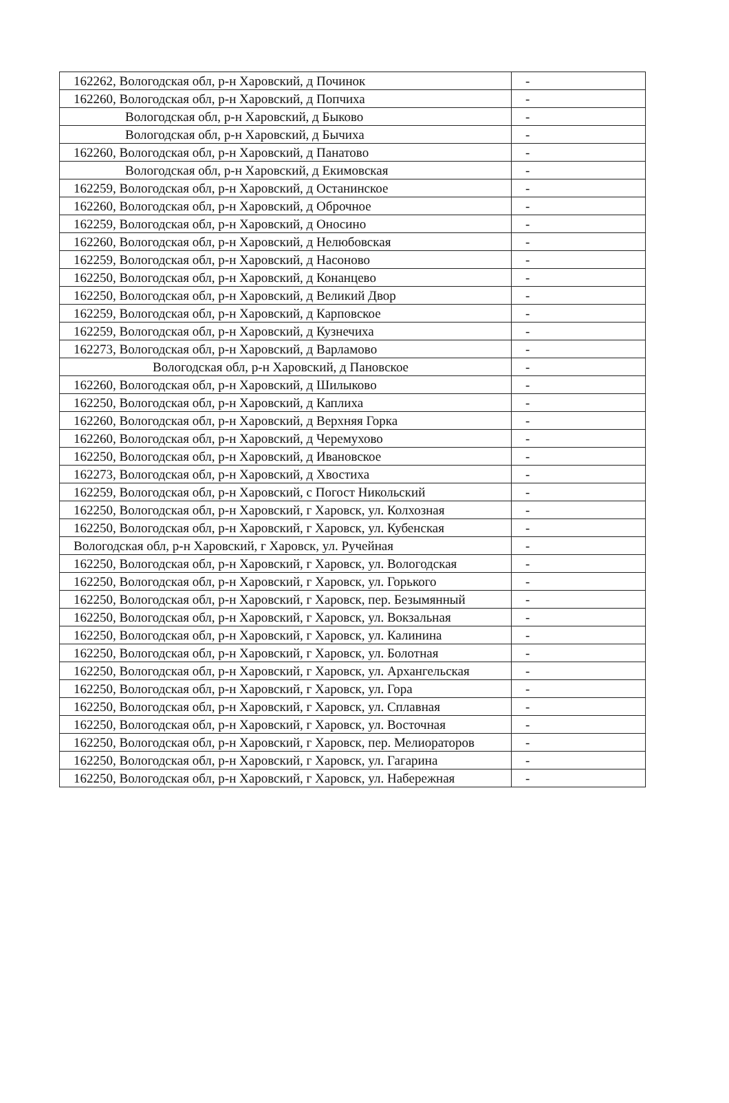| 162262, Вологодская обл, р-н Харовский, д Починок | - |
| 162260, Вологодская обл, р-н Харовский, д Попчиха | - |
| Вологодская обл, р-н Харовский, д Быково | - |
| Вологодская обл, р-н Харовский, д Бычиха | - |
| 162260, Вологодская обл, р-н Харовский, д Панатово | - |
| Вологодская обл, р-н Харовский, д Екимовская | - |
| 162259, Вологодская обл, р-н Харовский, д Останинское | - |
| 162260, Вологодская обл, р-н Харовский, д Оброчное | - |
| 162259, Вологодская обл, р-н Харовский, д Оносино | - |
| 162260, Вологодская обл, р-н Харовский, д Нелюбовская | - |
| 162259, Вологодская обл, р-н Харовский, д Насоново | - |
| 162250, Вологодская обл, р-н Харовский, д Конанцево | - |
| 162250, Вологодская обл, р-н Харовский, д Великий Двор | - |
| 162259, Вологодская обл, р-н Харовский, д Карповское | - |
| 162259, Вологодская обл, р-н Харовский, д Кузнечиха | - |
| 162273, Вологодская обл, р-н Харовский, д Варламово | - |
| Вологодская обл, р-н Харовский, д Пановское | - |
| 162260, Вологодская обл, р-н Харовский, д Шилыково | - |
| 162250, Вологодская обл, р-н Харовский, д Каплиха | - |
| 162260, Вологодская обл, р-н Харовский, д Верхняя Горка | - |
| 162260, Вологодская обл, р-н Харовский, д Черемухово | - |
| 162250, Вологодская обл, р-н Харовский, д Ивановское | - |
| 162273, Вологодская обл, р-н Харовский, д Хвостиха | - |
| 162259, Вологодская обл, р-н Харовский, с Погост Никольский | - |
| 162250, Вологодская обл, р-н Харовский, г Харовск, ул. Колхозная | - |
| 162250, Вологодская обл, р-н Харовский, г Харовск, ул. Кубенская | - |
| Вологодская обл, р-н Харовский, г Харовск, ул. Ручейная | - |
| 162250, Вологодская обл, р-н Харовский, г Харовск, ул. Вологодская | - |
| 162250, Вологодская обл, р-н Харовский, г Харовск, ул. Горького | - |
| 162250, Вологодская обл, р-н Харовский, г Харовск, пер. Безымянный | - |
| 162250, Вологодская обл, р-н Харовский, г Харовск, ул. Вокзальная | - |
| 162250, Вологодская обл, р-н Харовский, г Харовск, ул. Калинина | - |
| 162250, Вологодская обл, р-н Харовский, г Харовск, ул. Болотная | - |
| 162250, Вологодская обл, р-н Харовский, г Харовск, ул. Архангельская | - |
| 162250, Вологодская обл, р-н Харовский, г Харовск, ул. Гора | - |
| 162250, Вологодская обл, р-н Харовский, г Харовск, ул. Сплавная | - |
| 162250, Вологодская обл, р-н Харовский, г Харовск, ул. Восточная | - |
| 162250, Вологодская обл, р-н Харовский, г Харовск, пер. Мелиораторов | - |
| 162250, Вологодская обл, р-н Харовский, г Харовск, ул. Гагарина | - |
| 162250, Вологодская обл, р-н Харовский, г Харовск, ул. Набережная | - |